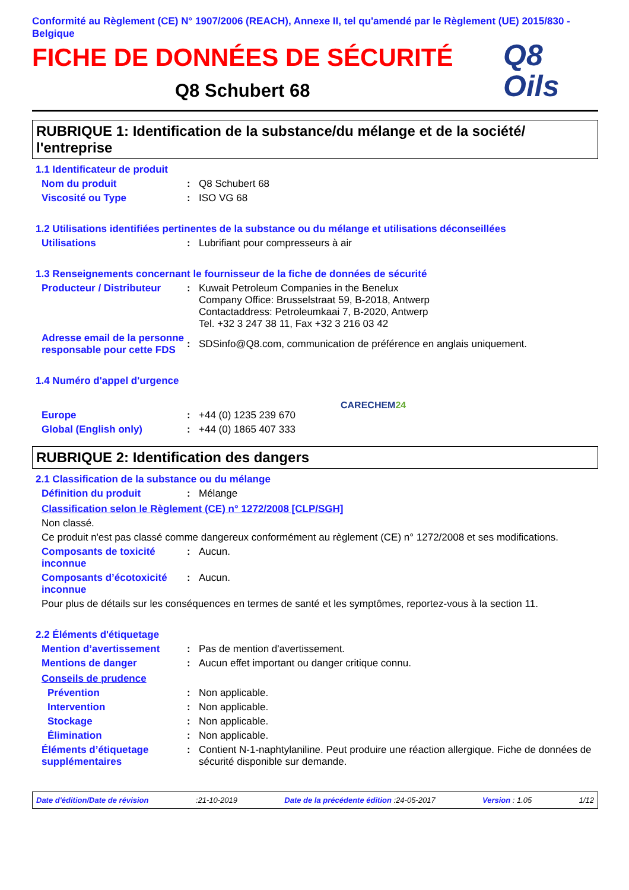Conformité au Règlement (CE) N° 1907/2006 (REACH), Annexe II, tel qu'amendé par le Règlement (UE) 2015/830 - Belgique
FICHE DE DONNÉES DE SÉCURITÉ
Q8 Schubert 68
Q8
Oils
RUBRIQUE 1: Identification de la substance/du mélange et de la société/ l'entreprise
1.1 Identificateur de produit
Nom du produit : Q8 Schubert 68
Viscosité ou Type : ISO VG 68
1.2 Utilisations identifiées pertinentes de la substance ou du mélange et utilisations déconseillées
Utilisations : Lubrifiant pour compresseurs à air
1.3 Renseignements concernant le fournisseur de la fiche de données de sécurité
Producteur / Distributeur
: Kuwait Petroleum Companies in the Benelux
Company Office: Brusselstraat 59, B-2018, Antwerp
Contactaddress: Petroleumkaai 7, B-2020, Antwerp
Tel. +32 3 247 38 11, Fax +32 3 216 03 42
Adresse email de la personne responsable pour cette FDS
:
SDSinfo@Q8.com, communication de préférence en anglais uniquement.
1.4 Numéro d'appel d'urgence
Europe : +44 (0) 1235 239 670
Global (English only) : +44 (0) 1865 407 333
CARECHEM24
RUBRIQUE 2: Identification des dangers
2.1 Classification de la substance ou du mélange
Définition du produit : Mélange
Classification selon le Règlement (CE) n° 1272/2008 [CLP/SGH]
Non classé.
Ce produit n'est pas classé comme dangereux conformément au règlement (CE) n° 1272/2008 et ses modifications.
Composants de toxicité inconnue
: Aucun.
Composants d’écotoxicité inconnue
: Aucun.
Pour plus de détails sur les conséquences en termes de santé et les symptômes, reportez-vous à la section 11.
2.2 Éléments d'étiquetage
Mention d’avertissement : Pas de mention d'avertissement.
Mentions de danger : Aucun effet important ou danger critique connu.
Conseils de prudence
Prévention : Non applicable.
Intervention : Non applicable.
Stockage : Non applicable.
Élimination : Non applicable.
Éléments d’étiquetage supplémentaires
: Contient N-1-naphtylaniline. Peut produire une réaction allergique. Fiche de données de sécurité disponible sur demande.
Date d'édition/Date de révision:21-10-2019 Date de la précédente édition :24-05-2017 Version : 1.05 1/12